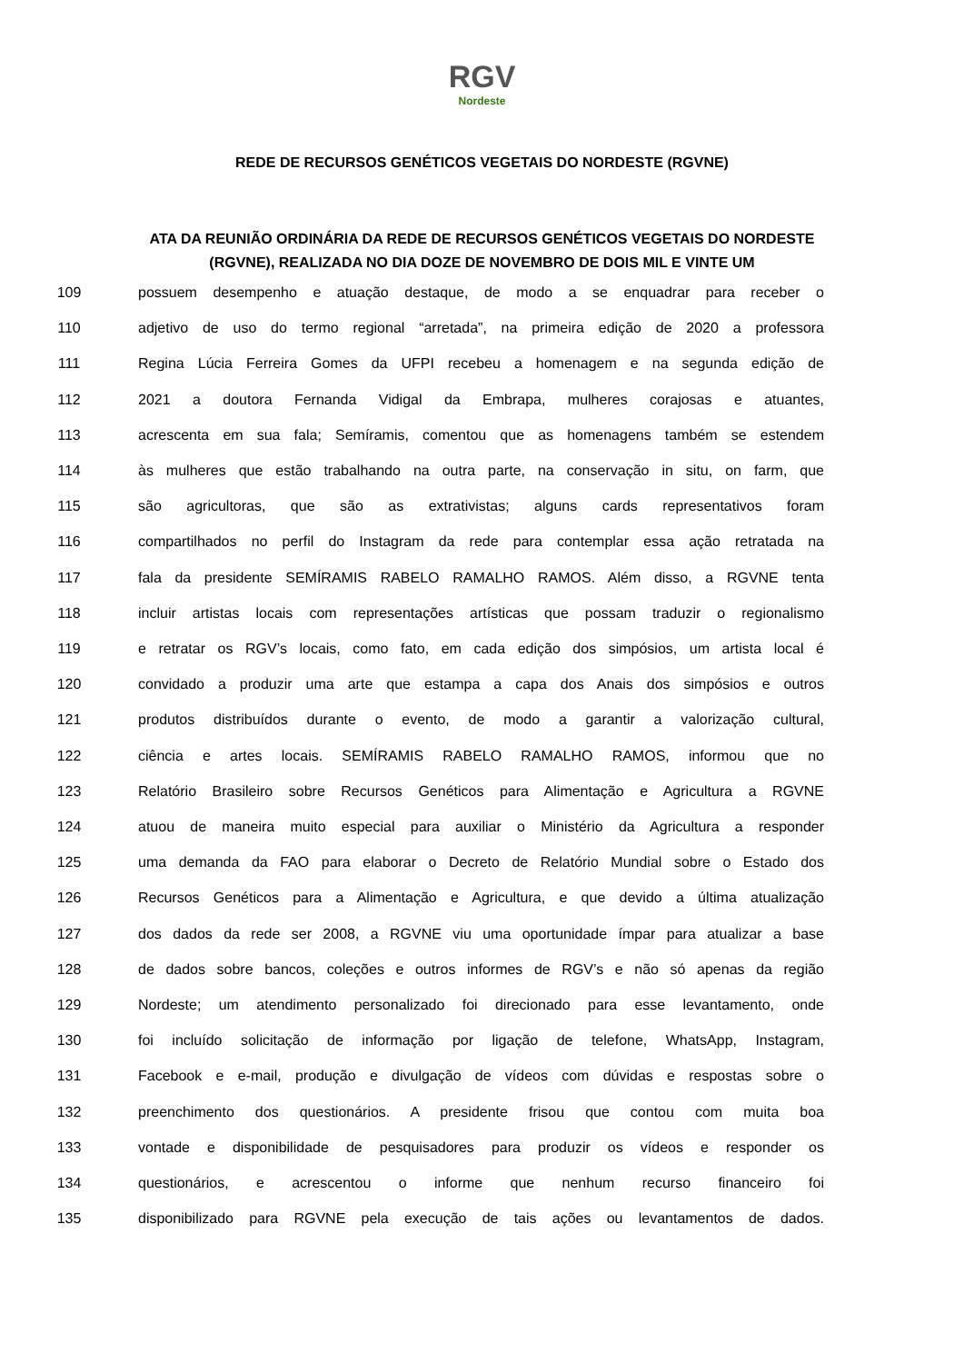RGV Nordeste
REDE DE RECURSOS GENÉTICOS VEGETAIS DO NORDESTE (RGVNE)
ATA DA REUNIÃO ORDINÁRIA DA REDE DE RECURSOS GENÉTICOS VEGETAIS DO NORDESTE (RGVNE), REALIZADA NO DIA DOZE DE NOVEMBRO DE DOIS MIL E VINTE UM
109 possuem desempenho e atuação destaque, de modo a se enquadrar para receber o
110 adjetivo de uso do termo regional “arretada”, na primeira edição de 2020 a professora
111 Regina Lúcia Ferreira Gomes da UFPI recebeu a homenagem e na segunda edição de
112 2021 a doutora Fernanda Vidigal da Embrapa, mulheres corajosas e atuantes,
113 acrescenta em sua fala; Semíramis, comentou que as homenagens também se estendem
114 às mulheres que estão trabalhando na outra parte, na conservação in situ, on farm, que
115 são agricultoras, que são as extrativistas; alguns cards representativos foram
116 compartilhados no perfil do Instagram da rede para contemplar essa ação retratada na
117 fala da presidente SEMÍRAMIS RABELO RAMALHO RAMOS. Além disso, a RGVNE tenta
118 incluir artistas locais com representações artísticas que possam traduzir o regionalismo
119 e retratar os RGV’s locais, como fato, em cada edição dos simpósios, um artista local é
120 convidado a produzir uma arte que estampa a capa dos Anais dos simpósios e outros
121 produtos distribuídos durante o evento, de modo a garantir a valorização cultural,
122 ciência e artes locais. SEMÍRAMIS RABELO RAMALHO RAMOS, informou que no
123 Relatório Brasileiro sobre Recursos Genéticos para Alimentação e Agricultura a RGVNE
124 atuou de maneira muito especial para auxiliar o Ministério da Agricultura a responder
125 uma demanda da FAO para elaborar o Decreto de Relatório Mundial sobre o Estado dos
126 Recursos Genéticos para a Alimentação e Agricultura, e que devido a última atualização
127 dos dados da rede ser 2008, a RGVNE viu uma oportunidade ímpar para atualizar a base
128 de dados sobre bancos, coleções e outros informes de RGV’s e não só apenas da região
129 Nordeste; um atendimento personalizado foi direcionado para esse levantamento, onde
130 foi incluído solicitação de informação por ligação de telefone, WhatsApp, Instagram,
131 Facebook e e-mail, produção e divulgação de vídeos com dúvidas e respostas sobre o
132 preenchimento dos questionários. A presidente frisou que contou com muita boa
133 vontade e disponibilidade de pesquisadores para produzir os vídeos e responder os
134 questionários, e acrescentou o informe que nenhum recurso financeiro foi
135 disponibilizado para RGVNE pela execução de tais ações ou levantamentos de dados.